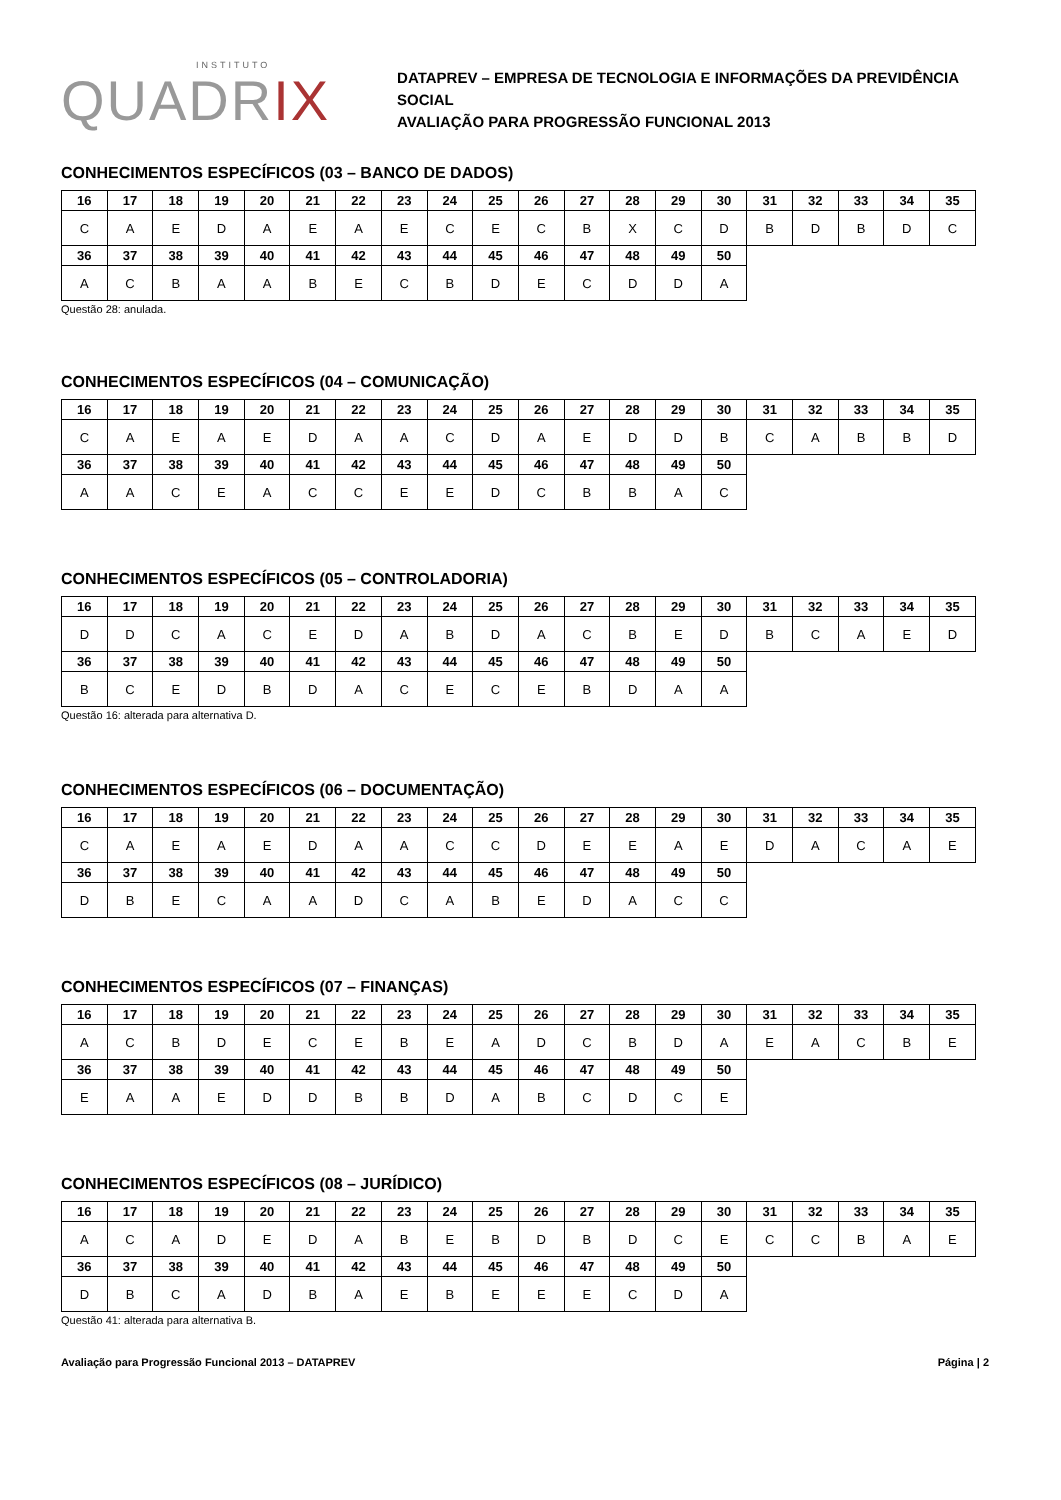INSTITUTO
QUADRIX
DATAPREV – EMPRESA DE TECNOLOGIA E INFORMAÇÕES DA PREVIDÊNCIA SOCIAL
AVALIAÇÃO PARA PROGRESSÃO FUNCIONAL 2013
CONHECIMENTOS ESPECÍFICOS (03 – BANCO DE DADOS)
| 16 | 17 | 18 | 19 | 20 | 21 | 22 | 23 | 24 | 25 | 26 | 27 | 28 | 29 | 30 | 31 | 32 | 33 | 34 | 35 |
| --- | --- | --- | --- | --- | --- | --- | --- | --- | --- | --- | --- | --- | --- | --- | --- | --- | --- | --- | --- |
| C | A | E | D | A | E | A | E | C | E | C | B | X | C | D | B | D | B | D | C |
| 36 | 37 | 38 | 39 | 40 | 41 | 42 | 43 | 44 | 45 | 46 | 47 | 48 | 49 | 50 | | | | | |
| A | C | B | A | A | B | E | C | B | D | E | C | D | D | A | | | | | |
Questão 28: anulada.
CONHECIMENTOS ESPECÍFICOS (04 – COMUNICAÇÃO)
| 16 | 17 | 18 | 19 | 20 | 21 | 22 | 23 | 24 | 25 | 26 | 27 | 28 | 29 | 30 | 31 | 32 | 33 | 34 | 35 |
| --- | --- | --- | --- | --- | --- | --- | --- | --- | --- | --- | --- | --- | --- | --- | --- | --- | --- | --- | --- |
| C | A | E | A | E | D | A | A | C | D | A | E | D | D | B | C | A | B | B | D |
| 36 | 37 | 38 | 39 | 40 | 41 | 42 | 43 | 44 | 45 | 46 | 47 | 48 | 49 | 50 | | | | | |
| A | A | C | E | A | C | C | E | E | D | C | B | B | A | C | | | | | |
CONHECIMENTOS ESPECÍFICOS (05 – CONTROLADORIA)
| 16 | 17 | 18 | 19 | 20 | 21 | 22 | 23 | 24 | 25 | 26 | 27 | 28 | 29 | 30 | 31 | 32 | 33 | 34 | 35 |
| --- | --- | --- | --- | --- | --- | --- | --- | --- | --- | --- | --- | --- | --- | --- | --- | --- | --- | --- | --- |
| D | D | C | A | C | E | D | A | B | D | A | C | B | E | D | B | C | A | E | D |
| 36 | 37 | 38 | 39 | 40 | 41 | 42 | 43 | 44 | 45 | 46 | 47 | 48 | 49 | 50 | | | | | |
| B | C | E | D | B | D | A | C | E | C | E | B | D | A | A | | | | | |
Questão 16: alterada para alternativa D.
CONHECIMENTOS ESPECÍFICOS (06 – DOCUMENTAÇÃO)
| 16 | 17 | 18 | 19 | 20 | 21 | 22 | 23 | 24 | 25 | 26 | 27 | 28 | 29 | 30 | 31 | 32 | 33 | 34 | 35 |
| --- | --- | --- | --- | --- | --- | --- | --- | --- | --- | --- | --- | --- | --- | --- | --- | --- | --- | --- | --- |
| C | A | E | A | E | D | A | A | C | C | D | E | E | A | E | D | A | C | A | E |
| 36 | 37 | 38 | 39 | 40 | 41 | 42 | 43 | 44 | 45 | 46 | 47 | 48 | 49 | 50 | | | | | |
| D | B | E | C | A | A | D | C | A | B | E | D | A | C | C | | | | | |
CONHECIMENTOS ESPECÍFICOS (07 – FINANÇAS)
| 16 | 17 | 18 | 19 | 20 | 21 | 22 | 23 | 24 | 25 | 26 | 27 | 28 | 29 | 30 | 31 | 32 | 33 | 34 | 35 |
| --- | --- | --- | --- | --- | --- | --- | --- | --- | --- | --- | --- | --- | --- | --- | --- | --- | --- | --- | --- |
| A | C | B | D | E | C | E | B | E | A | D | C | B | D | A | E | A | C | B | E |
| 36 | 37 | 38 | 39 | 40 | 41 | 42 | 43 | 44 | 45 | 46 | 47 | 48 | 49 | 50 | | | | | |
| E | A | A | E | D | D | B | B | D | A | B | C | D | C | E | | | | | |
CONHECIMENTOS ESPECÍFICOS (08 – JURÍDICO)
| 16 | 17 | 18 | 19 | 20 | 21 | 22 | 23 | 24 | 25 | 26 | 27 | 28 | 29 | 30 | 31 | 32 | 33 | 34 | 35 |
| --- | --- | --- | --- | --- | --- | --- | --- | --- | --- | --- | --- | --- | --- | --- | --- | --- | --- | --- | --- |
| A | C | A | D | E | D | A | B | E | B | D | B | D | C | E | C | C | B | A | E |
| 36 | 37 | 38 | 39 | 40 | 41 | 42 | 43 | 44 | 45 | 46 | 47 | 48 | 49 | 50 | | | | | |
| D | B | C | A | D | B | A | E | B | E | E | E | C | D | A | | | | | |
Questão 41: alterada para alternativa B.
Avaliação para Progressão Funcional 2013 – DATAPREV Página | 2